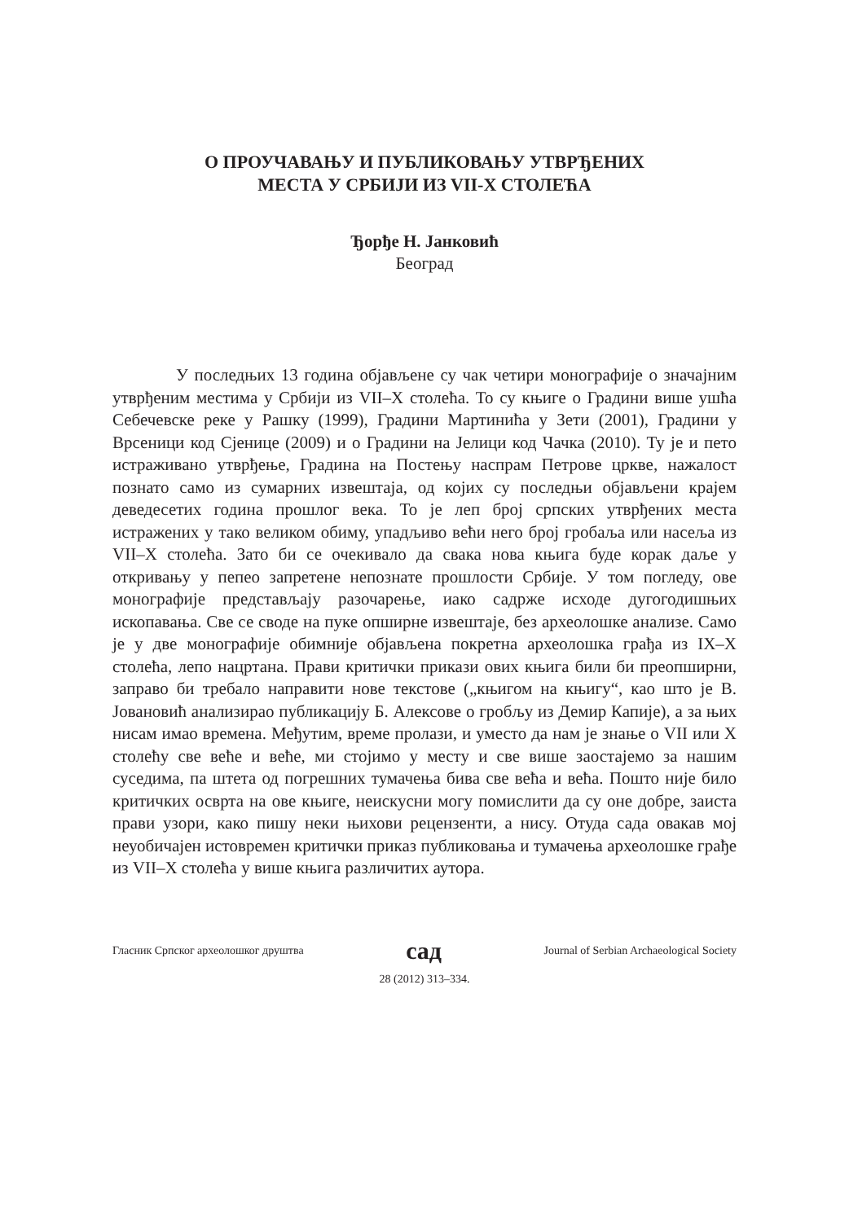О ПРОУЧАВАЊУ И ПУБЛИКОВАЊУ УТВРЂЕНИХ
МЕСТА У СРБИЈИ ИЗ VII-X СТОЛЕЋА
Ђорђе Н. Јанковић
Београд
У последњих 13 година објављене су чак четири монографије о значајним утврђеним местима у Србији из VII–X столећа. То су књиге о Градини више ушћа Себечевске реке у Рашку (1999), Градини Мартинића у Зети (2001), Градини у Врсеници код Сјенице (2009) и о Градини на Јелици код Чачка (2010). Ту је и пето истраживано утврђење, Градина на Постењу наспрам Петрове цркве, нажалост познато само из сумарних извештаја, од којих су последњи објављени крајем деведесетих година прошлог века. То је леп број српских утврђених места истражених у тако великом обиму, упадљиво већи него број гробаља или насеља из VII–X столећа. Зато би се очекивало да свака нова књига буде корак даље у откривању у пепео запретене непознате прошлости Србије. У том погледу, ове монографије представљају разочарење, иако садрже исходе дугогодишњих ископавања. Све се своде на пуке опширне извештаје, без археолошке анализе. Само је у две монографије обимније објављена покретна археолошка грађа из IX–X столећа, лепо нацртана. Прави критички прикази ових књига били би преопширни, заправо би требало направити нове текстове („књигом на књигу“, као што је В. Јовановић анализирао публикацију Б. Алексове о гробљу из Демир Капије), а за њих нисам имао времена. Међутим, време пролази, и уместо да нам је знање о VII или X столећу све веће и веће, ми стојимо у месту и све више заостајемо за нашим суседима, па штета од погрешних тумачења бива све већа и већа. Пошто није било критичких осврта на ове књиге, неискусни могу помислити да су оне добре, заиста прави узори, како пишу неки њихови рецензенти, а нису. Отуда сада овакав мој неуобичајен истовремен критички приказ публиковања и тумачења археолошке грађе из VII–X столећа у више књига различитих аутора.
Гласник Српског археолошког друштва сад Journal of Serbian Archaeological Society
28 (2012) 313–334.